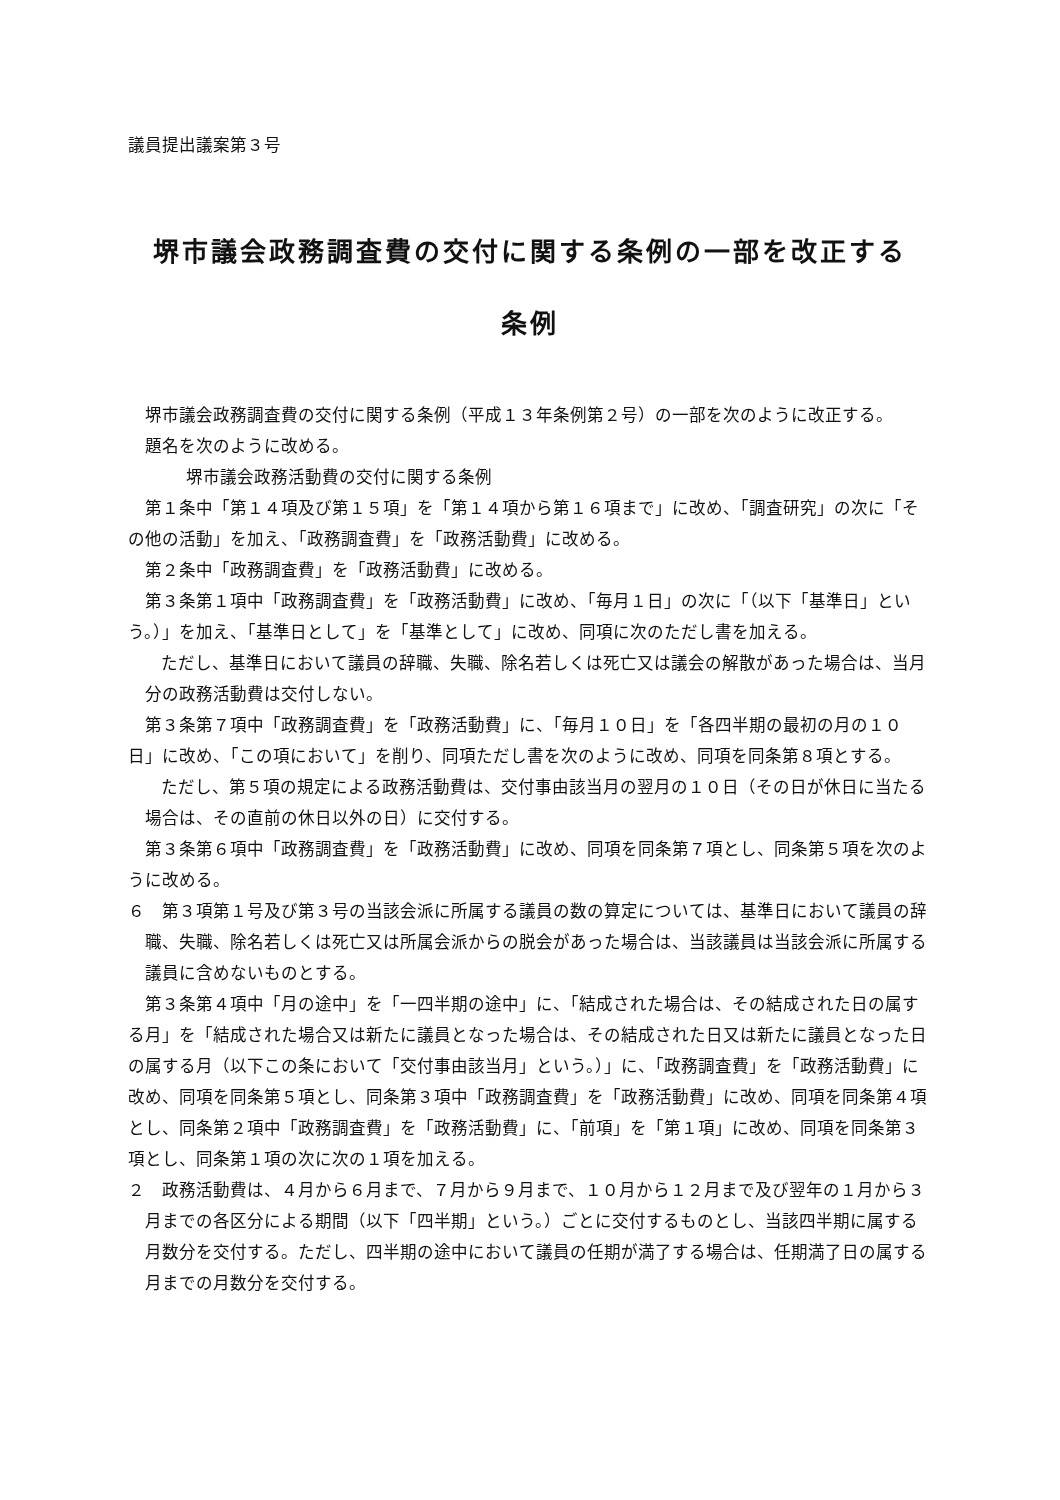議員提出議案第３号
堺市議会政務調査費の交付に関する条例の一部を改正する
条例
堺市議会政務調査費の交付に関する条例（平成１３年条例第２号）の一部を次のように改正する。
題名を次のように改める。
堺市議会政務活動費の交付に関する条例
第１条中「第１４項及び第１５項」を「第１４項から第１６項まで」に改め、「調査研究」の次に「その他の活動」を加え、「政務調査費」を「政務活動費」に改める。
第２条中「政務調査費」を「政務活動費」に改める。
第３条第１項中「政務調査費」を「政務活動費」に改め、「毎月１日」の次に「（以下「基準日」という。）」を加え、「基準日として」を「基準として」に改め、同項に次のただし書を加える。
ただし、基準日において議員の辞職、失職、除名若しくは死亡又は議会の解散があった場合は、当月分の政務活動費は交付しない。
第３条第７項中「政務調査費」を「政務活動費」に、「毎月１０日」を「各四半期の最初の月の１０日」に改め、「この項において」を削り、同項ただし書を次のように改め、同項を同条第８項とする。
ただし、第５項の規定による政務活動費は、交付事由該当月の翌月の１０日（その日が休日に当たる場合は、その直前の休日以外の日）に交付する。
第３条第６項中「政務調査費」を「政務活動費」に改め、同項を同条第７項とし、同条第５項を次のように改める。
６　第３項第１号及び第３号の当該会派に所属する議員の数の算定については、基準日において議員の辞職、失職、除名若しくは死亡又は所属会派からの脱会があった場合は、当該議員は当該会派に所属する議員に含めないものとする。
第３条第４項中「月の途中」を「一四半期の途中」に、「結成された場合は、その結成された日の属する月」を「結成された場合又は新たに議員となった場合は、その結成された日又は新たに議員となった日の属する月（以下この条において「交付事由該当月」という。）」に、「政務調査費」を「政務活動費」に改め、同項を同条第５項とし、同条第３項中「政務調査費」を「政務活動費」に改め、同項を同条第４項とし、同条第２項中「政務調査費」を「政務活動費」に、「前項」を「第１項」に改め、同項を同条第３項とし、同条第１項の次に次の１項を加える。
２　政務活動費は、４月から６月まで、７月から９月まで、１０月から１２月まで及び翌年の１月から３月までの各区分による期間（以下「四半期」という。）ごとに交付するものとし、当該四半期に属する月数分を交付する。ただし、四半期の途中において議員の任期が満了する場合は、任期満了日の属する月までの月数分を交付する。